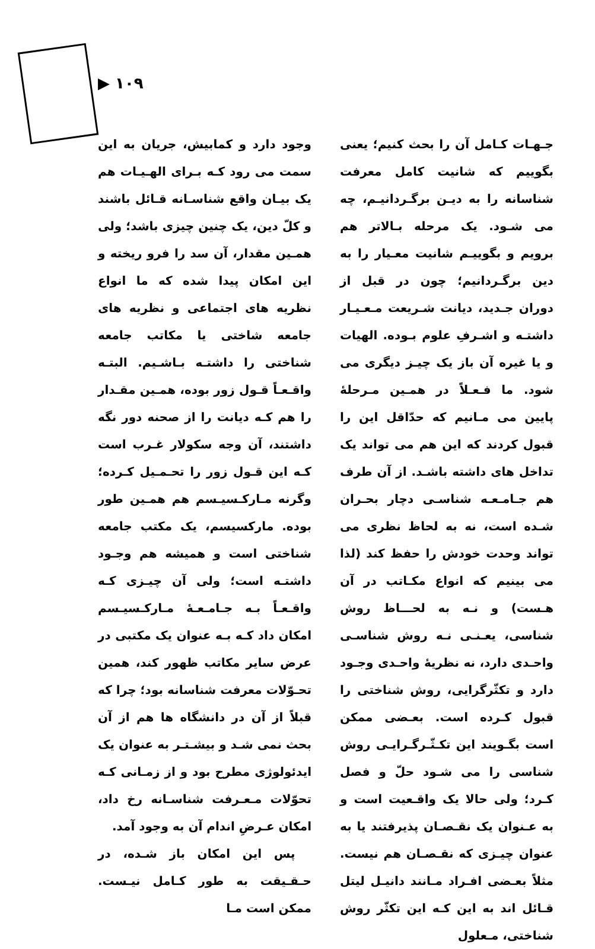▶ ۱۰۹
وجود دارد و کمابیش، جریان به این سمت می رود کـه بـرای الهـیـات هم یک بیـان واقع شناسـانه قـائل باشند و کلّ دین، یک چنین چیزی باشد؛ ولی همـین مقدار، آن سد را فرو ریخته و این امکان پیدا شده که ما انواع نظریه های اجتماعی و نظریه های جامعه شاختی یا مکاتب جامعه شناختی را داشتـه بـاشـیم. البتـه واقـعـاً قـول زور بوده، همـین مقـدار را هم کـه دیانت را از صحنه دور نگه داشتند، آن وجه سکولار غـرب است کـه این قـول زور را تحـمـیل کـرده؛ وگرنه مـارکـسیـسم هم همـین طور بوده. مارکسیسم، یک مکتب جامعه شناختی است و همیشه هم وجـود داشتـه است؛ ولی آن چیـزی کـه واقـعـاً بـه جـامـعـهٔ مـارکـسیـسم امکان داد کـه بـه عنوان یک مکتبی در عرض سایر مکاتب ظهور کند، همین تحـوّلات معرفت شناسانه بود؛ چرا که قبلاً از آن در دانشگاه ها هم از آن بحث نمی شـد و بیشـتـر به عنوان یک ایدئولوژی مطرح بود و از زمـانی کـه تحوّلات مـعـرفت شناسـانه رخ داد، امکان عـرضِ اندام آن به وجود آمد.
پس این امکان باز شـده، در حـقـیقت به طور کـامل نیـست. ممکن است مـا
جـهـات کـامل آن را بحث کنیم؛ یعنی بگوییم که شانیت کامل معرفت شناسانه را به دیـن برگـردانیـم، چه می شـود. یک مرحله بـالاتر هم برویم و بگوییـم شانیت معـیار را به دین برگـردانیم؛ چون در قبل از دوران جـدید، دیانت شـریعت مـعـیـار داشتـه و اشـرفِ علوم بـوده. الهیات و یا غیره آن باز یک چیـز دیگری می شود. ما فـعـلاً در همـین مـرحلهٔ پایین می مـانیم که حدّاقل این را قبول کردند که این هم می تواند یک تداخل های داشته باشـد. از آن طرف هم جـامـعـه شناسـی دچار بحـران شـده است، نه به لحاظ نظری می تواند وحدت خودش را حفظ کند (لذا می بینیم که انواع مکـاتب در آن هـست) و نـه به لحـــاظ روش شناسی، یعـنـی نـه روش شناسـی واحـدی دارد، نه نظریهٔ واحـدی وجـود دارد و تکثّرگرایی، روش شناختی را قبول کـرده است. بعـضی ممکن است بگـویند این تکـثّـرگـرایـی روش شناسی را می شـود حلّ و فصل کـرد؛ ولی حالا یک واقـعیت است و به عـنوان یک نقـصـان پذیرفتند یا به عنوان چیـزی که نقـصـان هم نیست. مثلاً بعـضی افـراد مـانند دانیـل لیتل قـائل اند به این کـه این تکثّر روش شناختی، مـعلول